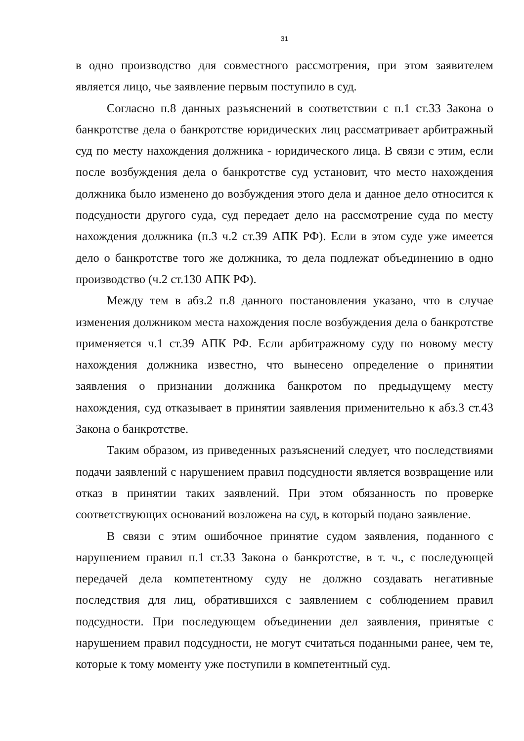31
в одно производство для совместного рассмотрения, при этом заявителем является лицо, чье заявление первым поступило в суд.
Согласно п.8 данных разъяснений в соответствии с п.1 ст.33 Закона о банкротстве дела о банкротстве юридических лиц рассматривает арбитражный суд по месту нахождения должника - юридического лица. В связи с этим, если после возбуждения дела о банкротстве суд установит, что место нахождения должника было изменено до возбуждения этого дела и данное дело относится к подсудности другого суда, суд передает дело на рассмотрение суда по месту нахождения должника (п.3 ч.2 ст.39 АПК РФ). Если в этом суде уже имеется дело о банкротстве того же должника, то дела подлежат объединению в одно производство (ч.2 ст.130 АПК РФ).
Между тем в абз.2 п.8 данного постановления указано, что в случае изменения должником места нахождения после возбуждения дела о банкротстве применяется ч.1 ст.39 АПК РФ. Если арбитражному суду по новому месту нахождения должника известно, что вынесено определение о принятии заявления о признании должника банкротом по предыдущему месту нахождения, суд отказывает в принятии заявления применительно к абз.3 ст.43 Закона о банкротстве.
Таким образом, из приведенных разъяснений следует, что последствиями подачи заявлений с нарушением правил подсудности является возвращение или отказ в принятии таких заявлений. При этом обязанность по проверке соответствующих оснований возложена на суд, в который подано заявление.
В связи с этим ошибочное принятие судом заявления, поданного с нарушением правил п.1 ст.33 Закона о банкротстве, в т. ч., с последующей передачей дела компетентному суду не должно создавать негативные последствия для лиц, обратившихся с заявлением с соблюдением правил подсудности. При последующем объединении дел заявления, принятые с нарушением правил подсудности, не могут считаться поданными ранее, чем те, которые к тому моменту уже поступили в компетентный суд.